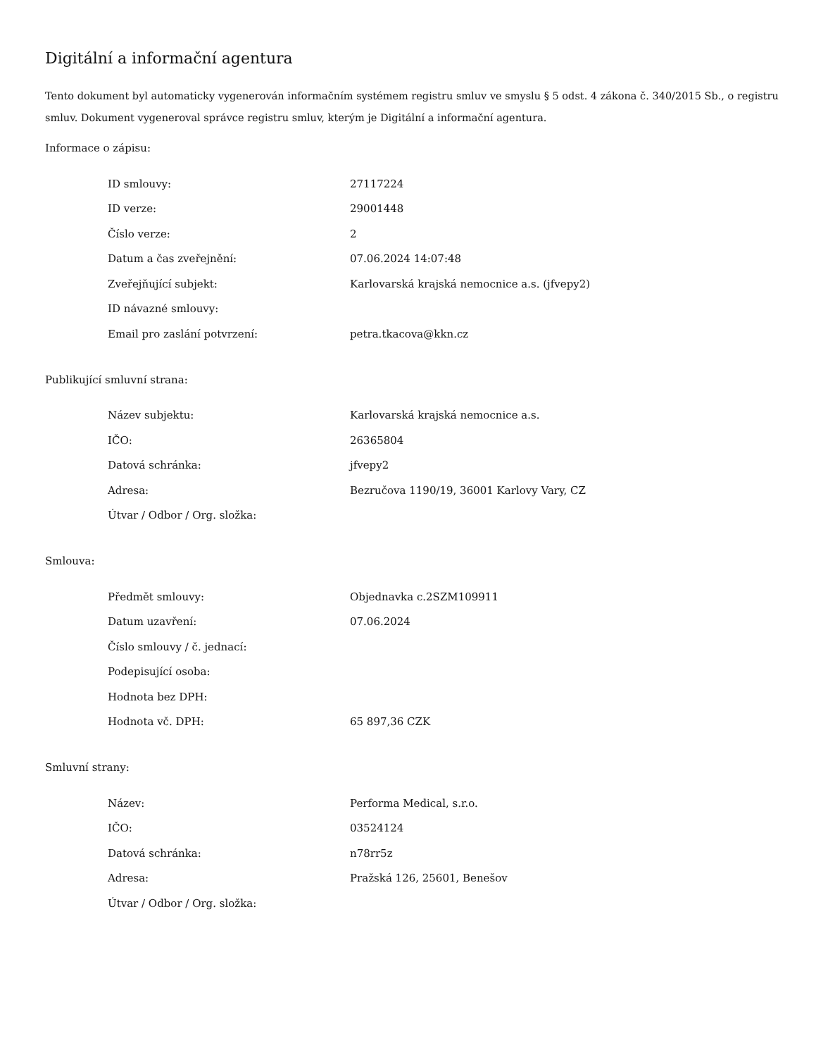Digitální a informační agentura
Tento dokument byl automaticky vygenerován informačním systémem registru smluv ve smyslu § 5 odst. 4 zákona č. 340/2015 Sb., o registru smluv. Dokument vygeneroval správce registru smluv, kterým je Digitální a informační agentura.
Informace o zápisu:
| ID smlouvy: | 27117224 |
| ID verze: | 29001448 |
| Číslo verze: | 2 |
| Datum a čas zveřejnění: | 07.06.2024 14:07:48 |
| Zveřejňující subjekt: | Karlovarská krajská nemocnice a.s. (jfvepy2) |
| ID návazné smlouvy: | |
| Email pro zaslání potvrzení: | petra.tkacova@kkn.cz |
Publikující smluvní strana:
| Název subjektu: | Karlovarská krajská nemocnice a.s. |
| IČO: | 26365804 |
| Datová schránka: | jfvepy2 |
| Adresa: | Bezručova 1190/19, 36001 Karlovy Vary, CZ |
| Útvar / Odbor / Org. složka: | |
Smlouva:
| Předmět smlouvy: | Objednavka c.2SZM109911 |
| Datum uzavření: | 07.06.2024 |
| Číslo smlouvy / č. jednací: | |
| Podepisující osoba: | |
| Hodnota bez DPH: | |
| Hodnota vč. DPH: | 65 897,36 CZK |
Smluvní strany:
| Název: | Performa Medical, s.r.o. |
| IČO: | 03524124 |
| Datová schránka: | n78rr5z |
| Adresa: | Pražská 126, 25601, Benešov |
| Útvar / Odbor / Org. složka: | |